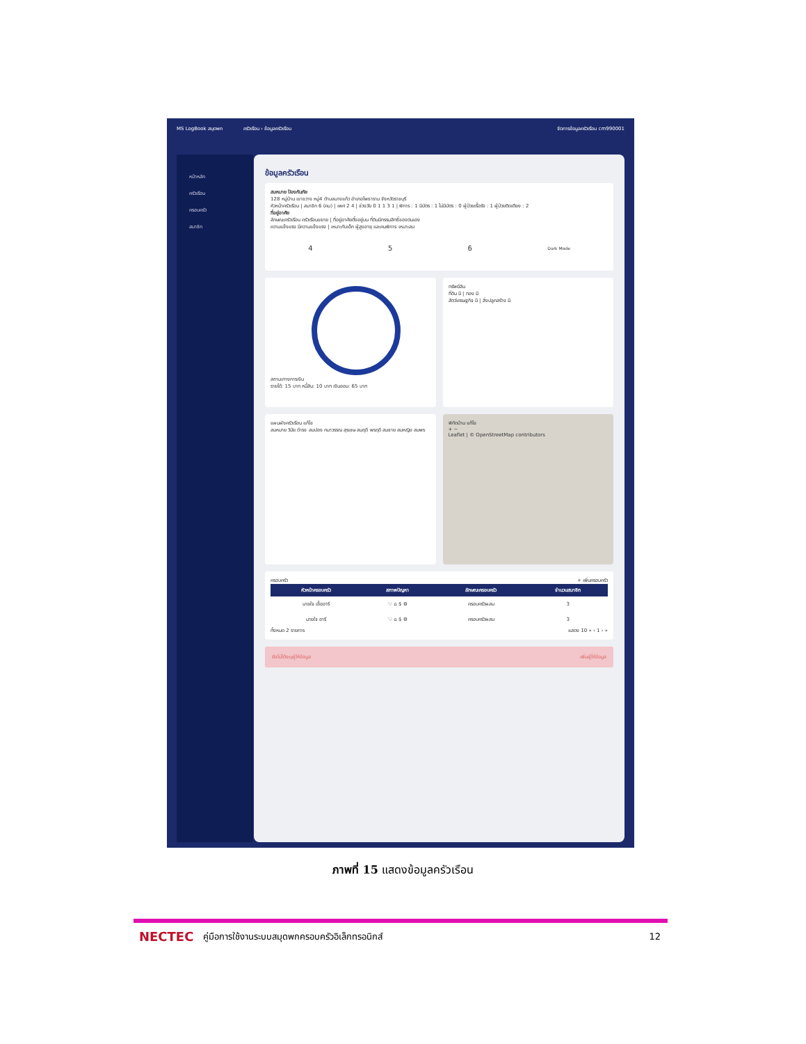MS LogBook สมุดพก ครัวเรือน › ข้อมูลครัวเรือน จัดการข้อมูลครัวเรือน cm990001
หน้าหลัก
ครัวเรือน
ครอบครัว
สมาชิก
ข้อมูลครัวเรือน
สมหมาย ป้องกันภัย
128 หมู่บ้าน เขาขวาง หมู่4 ตำบลนางแก้ว อำเภอโพธาราม จังหวัดราชบุรี
หัวหน้าครัวเรือน | สมาชิก 6 (คน) | เพศ 2 4 | ช่วงวัย 0 1 1 3 1 | พิการ : 1 มีบัตร : 1 ไม่มีบัตร : 0 ผู้ป่วยเรื้อรัง : 1 ผู้ป่วยติดเตียง : 2
ที่อยู่อาศัย
ลักษณะครัวเรือน ครัวเรือนขยาย | ที่อยู่อาศัยตั้งอยู่บน ที่ดินมีกรรมสิทธิ์ของตนเอง
ความแข็งแรง มีความแข็งแรง | เหมาะกับเด็ก ผู้สูงอายุ และคนพิการ เหมาะสม
4 5 6 Dark Mode
สถานะทางการเงิน
รายได้: 15 บาท หนี้สิน: 10 บาท เงินออม: 65 บาท
ทรัพย์สิน
ที่ดิน มี | ทอง มี
สัตว์เศรษฐกิจ มี | สิ่งปลูกสร้าง มี
แผนผังครัวเรือน แก้ไข
สมหมาย วิมัย ดำรง สมปอง กมาวรรณ สุรเชษ สมฤดี พรฤดี สมชาย สมหญิง สมพร
พิกัดบ้าน แก้ไข
+ −
Leaflet | © OpenStreetMap contributors
ครอบครัว + เพิ่มครอบครัว
| หัวหน้าครอบครัว | สภาพปัญหา | ลักษณะครอบครัว | จำนวนสมาชิก |
| --- | --- | --- | --- |
| นายใจ เอื้ออารี | ♡ ⌂ $ ⚙ | ครอบครัวผสม | 3 |
| นายใจ อารี | ♡ ⌂ $ ⚙ | ครอบครัวผสม | 3 |
ทั้งหมด 2 รายการ แสดง 10 « ‹ 1 › »
ยังไม่ได้ระบุผู้ให้ข้อมูล เพิ่มผู้ให้ข้อมูล
ภาพที่ 15 แสดงข้อมูลครัวเรือน
NECTEC คู่มือการใช้งานระบบสมุดพกครอบครัวอิเล็กทรอนิกส์ 12